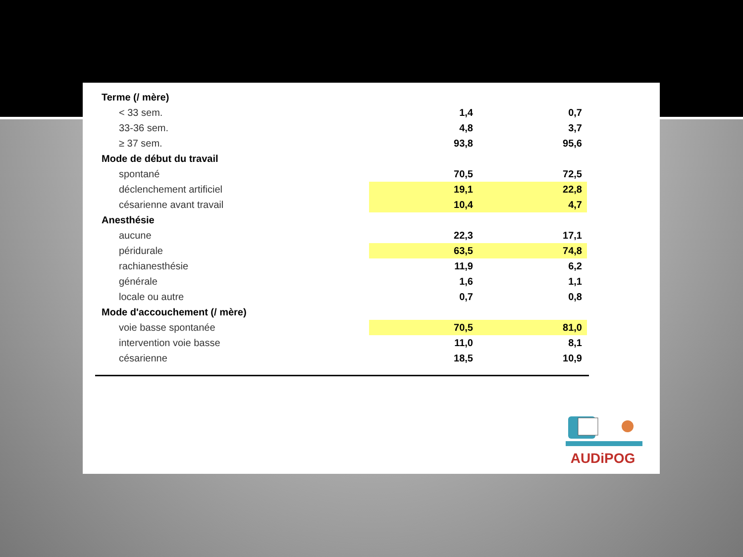| Terme (/ mère) | | |
| < 33 sem. | 1,4 | 0,7 |
| 33-36 sem. | 4,8 | 3,7 |
| ≥ 37 sem. | 93,8 | 95,6 |
| Mode de début du travail | | |
| spontané | 70,5 | 72,5 |
| déclenchement artificiel | 19,1 | 22,8 |
| césarienne avant travail | 10,4 | 4,7 |
| Anesthésie | | |
| aucune | 22,3 | 17,1 |
| péridurale | 63,5 | 74,8 |
| rachianesthésie | 11,9 | 6,2 |
| générale | 1,6 | 1,1 |
| locale ou autre | 0,7 | 0,8 |
| Mode d'accouchement (/ mère) | | |
| voie basse spontanée | 70,5 | 81,0 |
| intervention voie basse | 11,0 | 8,1 |
| césarienne | 18,5 | 10,9 |
AUDiPOG